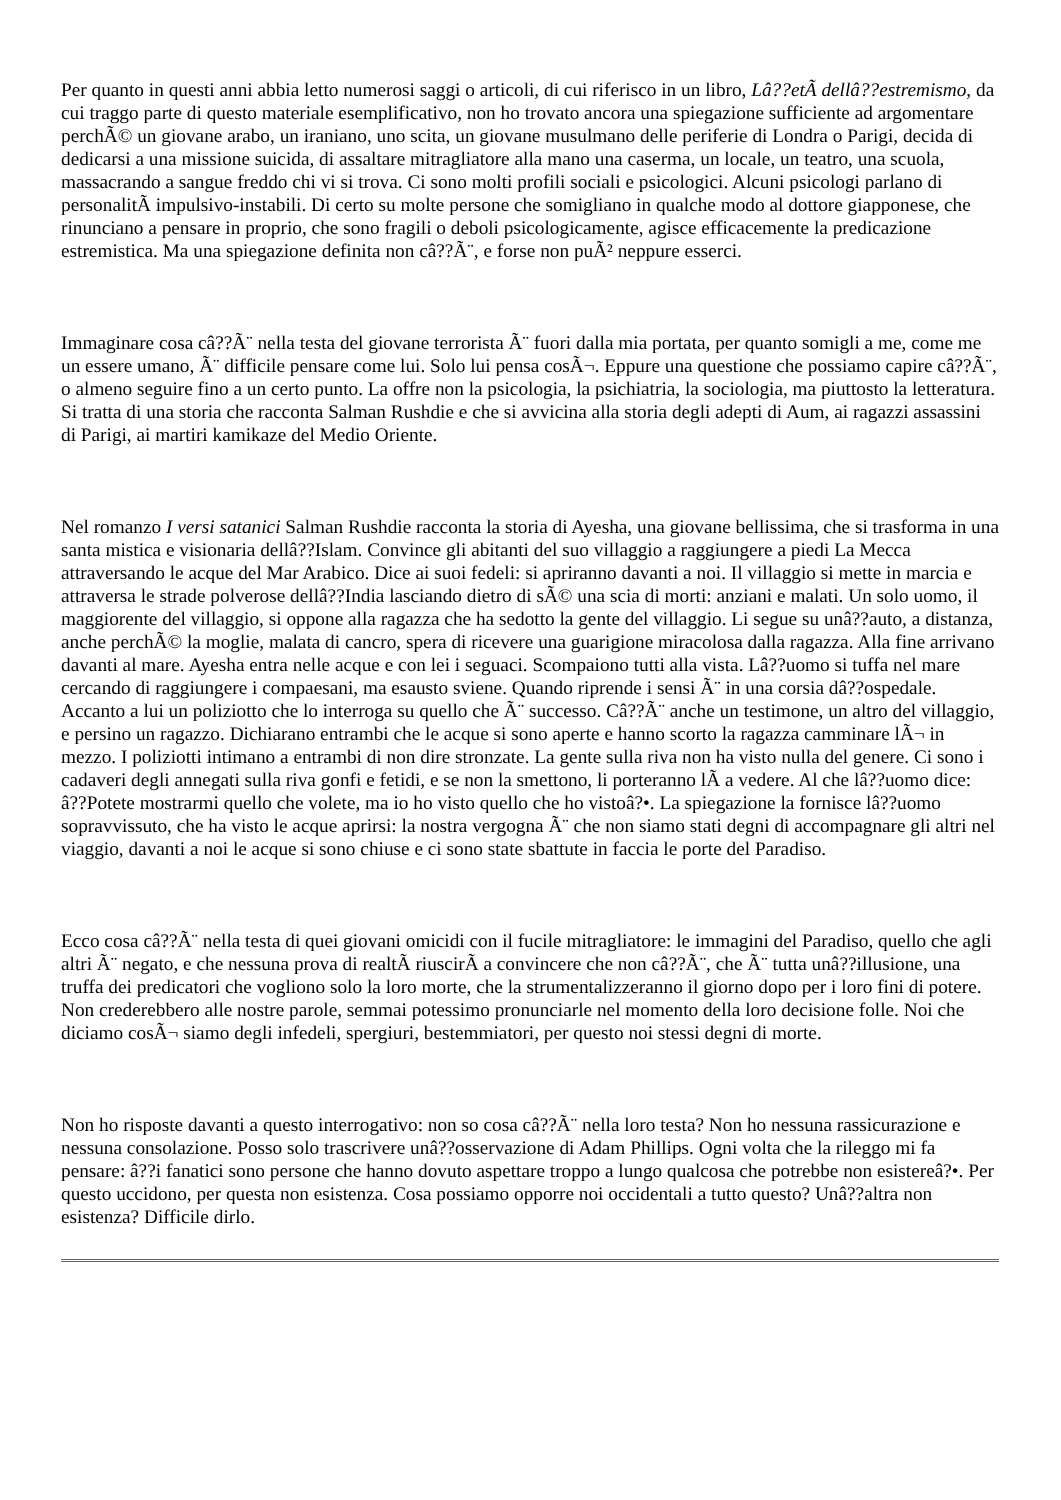Per quanto in questi anni abbia letto numerosi saggi o articoli, di cui riferisco in un libro, Lâ??etÃ dellâ??estremismo, da cui traggo parte di questo materiale esemplificativo, non ho trovato ancora una spiegazione sufficiente ad argomentare perchÃ© un giovane arabo, un iraniano, uno scita, un giovane musulmano delle periferie di Londra o Parigi, decida di dedicarsi a una missione suicida, di assaltare mitragliatore alla mano una caserma, un locale, un teatro, una scuola, massacrando a sangue freddo chi vi si trova. Ci sono molti profili sociali e psicologici. Alcuni psicologi parlano di personalitÃ impulsivo-instabili. Di certo su molte persone che somigliano in qualche modo al dottore giapponese, che rinunciano a pensare in proprio, che sono fragili o deboli psicologicamente, agisce efficacemente la predicazione estremistica. Ma una spiegazione definita non câ??Ã¨, e forse non puÃ² neppure esserci.
Immaginare cosa câ??Ã¨ nella testa del giovane terrorista Ã¨ fuori dalla mia portata, per quanto somigli a me, come me un essere umano, Ã¨ difficile pensare come lui. Solo lui pensa cosÃ¬. Eppure una questione che possiamo capire câ??Ã¨, o almeno seguire fino a un certo punto. La offre non la psicologia, la psichiatria, la sociologia, ma piuttosto la letteratura. Si tratta di una storia che racconta Salman Rushdie e che si avvicina alla storia degli adepti di Aum, ai ragazzi assassini di Parigi, ai martiri kamikaze del Medio Oriente.
Nel romanzo I versi satanici Salman Rushdie racconta la storia di Ayesha, una giovane bellissima, che si trasforma in una santa mistica e visionaria dellâ??Islam. Convince gli abitanti del suo villaggio a raggiungere a piedi La Mecca attraversando le acque del Mar Arabico. Dice ai suoi fedeli: si apriranno davanti a noi. Il villaggio si mette in marcia e attraversa le strade polverose dellâ??India lasciando dietro di sÃ© una scia di morti: anziani e malati. Un solo uomo, il maggiorente del villaggio, si oppone alla ragazza che ha sedotto la gente del villaggio. Li segue su unâ??auto, a distanza, anche perchÃ© la moglie, malata di cancro, spera di ricevere una guarigione miracolosa dalla ragazza. Alla fine arrivano davanti al mare. Ayesha entra nelle acque e con lei i seguaci. Scompaiono tutti alla vista. Lâ??uomo si tuffa nel mare cercando di raggiungere i compaesani, ma esausto sviene. Quando riprende i sensi Ã¨ in una corsia dâ??ospedale. Accanto a lui un poliziotto che lo interroga su quello che Ã¨ successo. Câ??Ã¨ anche un testimone, un altro del villaggio, e persino un ragazzo. Dichiarano entrambi che le acque si sono aperte e hanno scorto la ragazza camminare lÃ¬ in mezzo. I poliziotti intimano a entrambi di non dire stronzate. La gente sulla riva non ha visto nulla del genere. Ci sono i cadaveri degli annegati sulla riva gonfi e fetidi, e se non la smettono, li porteranno lÃ a vedere. Al che lâ??uomo dice: â??Potete mostrarmi quello che volete, ma io ho visto quello che ho vistoâ?•. La spiegazione la fornisce lâ??uomo sopravvissuto, che ha visto le acque aprirsi: la nostra vergogna Ã¨ che non siamo stati degni di accompagnare gli altri nel viaggio, davanti a noi le acque si sono chiuse e ci sono state sbattute in faccia le porte del Paradiso.
Ecco cosa câ??Ã¨ nella testa di quei giovani omicidi con il fucile mitragliatore: le immagini del Paradiso, quello che agli altri Ã¨ negato, e che nessuna prova di realtÃ riuscirÃ a convincere che non câ??Ã¨, che Ã¨ tutta unâ??illusione, una truffa dei predicatori che vogliono solo la loro morte, che la strumentalizzeranno il giorno dopo per i loro fini di potere. Non crederebbero alle nostre parole, semmai potessimo pronunciarle nel momento della loro decisione folle. Noi che diciamo cosÃ¬ siamo degli infedeli, spergiuri, bestemmiatori, per questo noi stessi degni di morte.
Non ho risposte davanti a questo interrogativo: non so cosa câ??Ã¨ nella loro testa? Non ho nessuna rassicurazione e nessuna consolazione. Posso solo trascrivere unâ??osservazione di Adam Phillips. Ogni volta che la rileggo mi fa pensare: â??i fanatici sono persone che hanno dovuto aspettare troppo a lungo qualcosa che potrebbe non esistereâ?•. Per questo uccidono, per questa non esistenza. Cosa possiamo opporre noi occidentali a tutto questo? Unâ??altra non esistenza? Difficile dirlo.